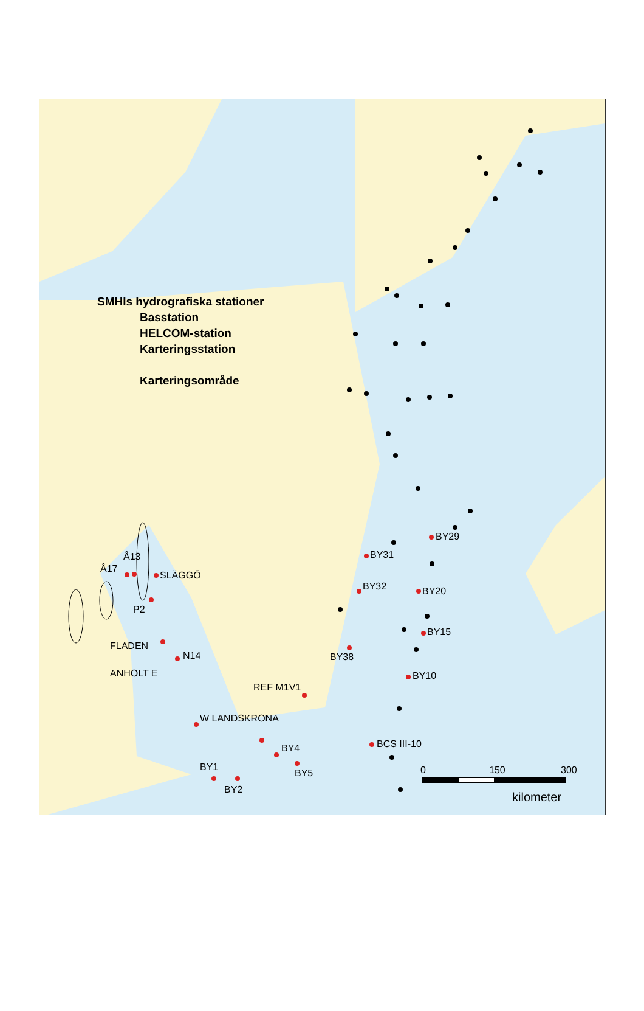0
150
300
kilometer
BY29
BY31
BY32
BY20
BY15
BY38
BY10
REF M1V1
W LANDSKRONA
BCS III-10
BY4
BY5
BY1
BY2
ANHOLT E
N14
FLADEN
P2
SLÄGGÖ
Å17
Å13
SMHIs hydrografiska stationer
Basstation
HELCOM-station
Karteringsstation
Karteringsområde